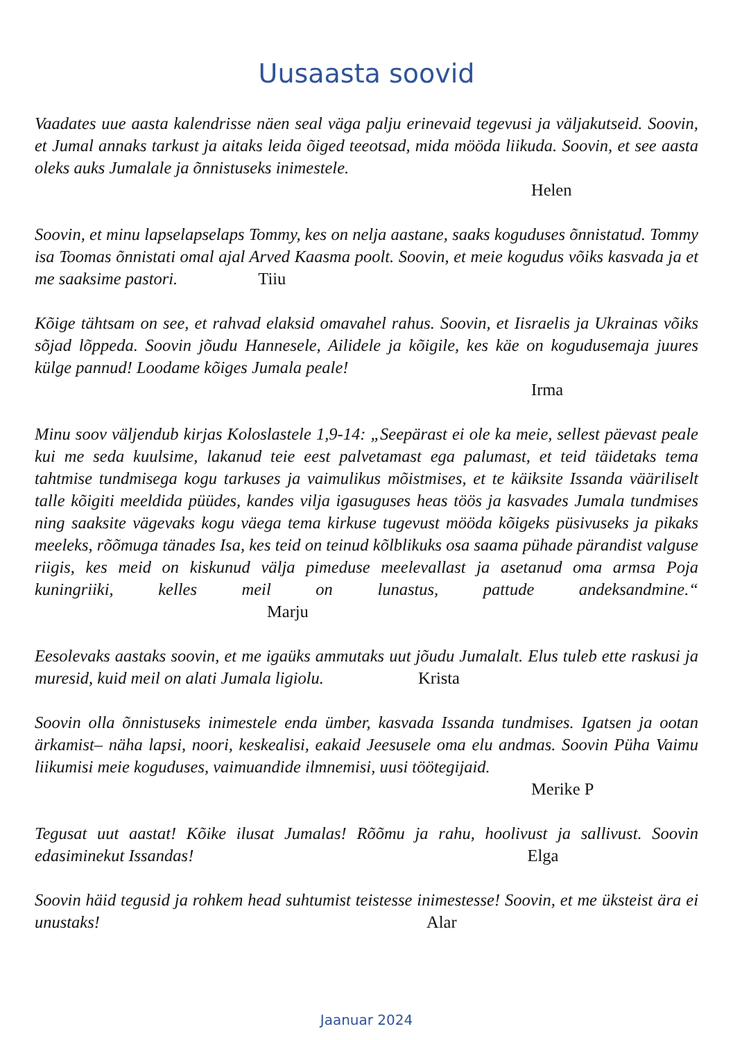Uusaasta soovid
Vaadates uue aasta kalendrisse näen seal väga palju erinevaid tegevusi ja väljakutseid. Soovin, et Jumal annaks tarkust ja aitaks leida õiged teeotsad, mida mööda liikuda. Soovin, et see aasta oleks auks Jumalale ja õnnistuseks inimestele.
Helen
Soovin, et minu lapselapselaps Tommy, kes on nelja aastane, saaks koguduses õnnistatud. Tommy isa Toomas õnnistati omal ajal Arved Kaasma poolt. Soovin, et meie kogudus võiks kasvada ja et me saaksime pastori. Tiiu
Kõige tähtsam on see, et rahvad elaksid omavahel rahus. Soovin, et Iisraelis ja Ukrainas võiks sõjad lõppeda. Soovin jõudu Hannesele, Ailidele ja kõigile, kes käe on kogudusemaja juures külge pannud! Loodame kõiges Jumala peale!
Irma
Minu soov väljendub kirjas Koloslastele 1,9-14: „Seepärast ei ole ka meie, sellest päevast peale kui me seda kuulsime, lakanud teie eest palvetamast ega palumast, et teid täidetaks tema tahtmise tundmisega kogu tarkuses ja vaimulikus mõistmises, et te käiksite Issanda vääriliselt talle kõigiti meeldida püüdes, kandes vilja igasuguses heas töös ja kasvades Jumala tundmises ning saaksite vägevaks kogu väega tema kirkuse tugevust mööda kõigeks püsivuseks ja pikaks meeleks, rõõmuga tänades Isa, kes teid on teinud kõlblikuks osa saama pühade pärandist valguse riigis, kes meid on kiskunud välja pimeduse meelevallast ja asetanud oma armsa Poja kuningriiki, kelles meil on lunastus, pattude andeksandmine.“ Marju
Eesolevaks aastaks soovin, et me igaüks ammutaks uut jõudu Jumalalt. Elus tuleb ette raskusi ja muresid, kuid meil on alati Jumala ligiolu. Krista
Soovin olla õnnistuseks inimestele enda ümber, kasvada Issanda tundmises. Igatsen ja ootan ärkamist– näha lapsi, noori, keskealisi, eakaid Jeesusele oma elu andmas. Soovin Püha Vaimu liikumisi meie koguduses, vaimuandide ilmnemisi, uusi töötegijaid.
Merike P
Tegusat uut aastat! Kõike ilusat Jumalas! Rõõmu ja rahu, hoolivust ja sallivust. Soovin edasiminekut Issandas! Elga
Soovin häid tegusid ja rohkem head suhtumist teistesse inimestesse! Soovin, et me üksteist ära ei unustaks! Alar
Jaanuar 2024